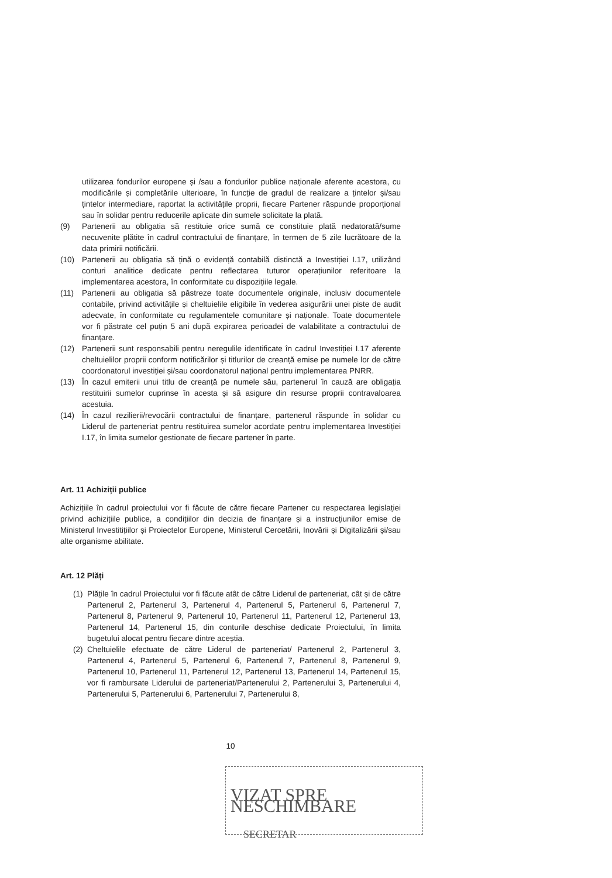utilizarea fondurilor europene și /sau a fondurilor publice naționale aferente acestora, cu modificările și completările ulterioare, în funcție de gradul de realizare a țintelor și/sau țintelor intermediare, raportat la activitățile proprii, fiecare Partener răspunde proporțional sau în solidar pentru reducerile aplicate din sumele solicitate la plată.
(9) Partenerii au obligatia să restituie orice sumă ce constituie plată nedatorată/sume necuvenite plătite în cadrul contractului de finanțare, în termen de 5 zile lucrătoare de la data primirii notificării.
(10) Partenerii au obligatia să țină o evidență contabilă distinctă a Investiției I.17, utilizând conturi analitice dedicate pentru reflectarea tuturor operațiunilor referitoare la implementarea acestora, în conformitate cu dispozițiile legale.
(11) Partenerii au obligatia să păstreze toate documentele originale, inclusiv documentele contabile, privind activitățile și cheltuielile eligibile în vederea asigurării unei piste de audit adecvate, în conformitate cu regulamentele comunitare și naționale. Toate documentele vor fi păstrate cel puțin 5 ani după expirarea perioadei de valabilitate a contractului de finanțare.
(12) Partenerii sunt responsabili pentru neregulile identificate în cadrul Investiției I.17 aferente cheltuielilor proprii conform notificărilor și titlurilor de creanță emise pe numele lor de către coordonatorul investiției și/sau coordonatorul național pentru implementarea PNRR.
(13) În cazul emiterii unui titlu de creanță pe numele său, partenerul în cauză are obligația restituirii sumelor cuprinse în acesta și să asigure din resurse proprii contravaloarea acestuia.
(14) În cazul rezilierii/revocării contractului de finanțare, partenerul răspunde în solidar cu Liderul de parteneriat pentru restituirea sumelor acordate pentru implementarea Investiției I.17, în limita sumelor gestionate de fiecare partener în parte.
Art. 11 Achiziții publice
Achizițiile în cadrul proiectului vor fi făcute de către fiecare Partener cu respectarea legislației privind achizițiile publice, a condițiilor din decizia de finanțare și a instrucțiunilor emise de Ministerul Investitițiilor și Proiectelor Europene, Ministerul Cercetării, Inovării și Digitalizării și/sau alte organisme abilitate.
Art. 12 Plăți
(1)
Plățile în cadrul Proiectului vor fi făcute atât de către Liderul de parteneriat, cât și de către Partenerul 2, Partenerul 3, Partenerul 4, Partenerul 5, Partenerul 6, Partenerul 7, Partenerul 8, Partenerul 9, Partenerul 10, Partenerul 11, Partenerul 12, Partenerul 13, Partenerul 14, Partenerul 15, din conturile deschise dedicate Proiectului, în limita bugetului alocat pentru fiecare dintre aceștia.
(2)
Cheltuielile efectuate de către Liderul de parteneriat/ Partenerul 2, Partenerul 3, Partenerul 4, Partenerul 5, Partenerul 6, Partenerul 7, Partenerul 8, Partenerul 9, Partenerul 10, Partenerul 11, Partenerul 12, Partenerul 13, Partenerul 14, Partenerul 15, vor fi rambursate Liderului de parteneriat/Partenerului 2, Partenerului 3, Partenerului 4, Partenerului 5, Partenerului 6, Partenerului 7, Partenerului 8,
10
VIZAT SPRE NESCHIMBARE
SECRETAR